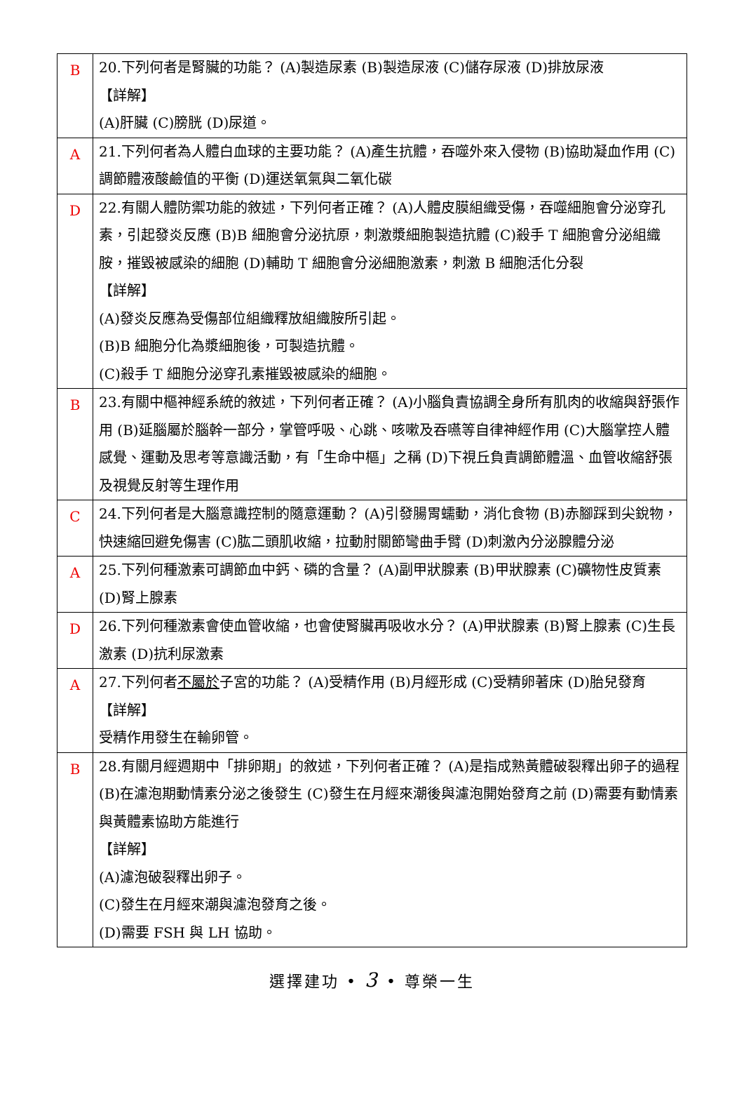| B | 20.下列何者是腎臟的功能？ (A)製造尿素 (B)製造尿液 (C)儲存尿液 (D)排放尿液 【詳解】 (A)肝臟 (C)膀胱 (D)尿道。 |
| A | 21.下列何者為人體白血球的主要功能？ (A)產生抗體，吞噬外來入侵物 (B)協助凝血作用 (C)調節體液酸鹼值的平衡 (D)運送氧氣與二氧化碳 |
| D | 22.有關人體防禦功能的敘述，下列何者正確？ (A)人體皮膜組織受傷，吞噬細胞會分泌穿孔素，引起發炎反應 (B)B 細胞會分泌抗原，刺激漿細胞製造抗體 (C)殺手 T 細胞會分泌組織胺，摧毀被感染的細胞 (D)輔助 T 細胞會分泌細胞激素，刺激 B 細胞活化分裂 【詳解】 (A)發炎反應為受傷部位組織釋放組織胺所引起。 (B)B 細胞分化為漿細胞後，可製造抗體。 (C)殺手 T 細胞分泌穿孔素摧毀被感染的細胞。 |
| B | 23.有關中樞神經系統的敘述，下列何者正確？ (A)小腦負責協調全身所有肌肉的收縮與舒張作用 (B)延腦屬於腦幹一部分，掌管呼吸、心跳、咳嗽及吞嚥等自律神經作用 (C)大腦掌控人體感覺、運動及思考等意識活動，有「生命中樞」之稱 (D)下視丘負責調節體溫、血管收縮舒張及視覺反射等生理作用 |
| C | 24.下列何者是大腦意識控制的隨意運動？ (A)引發腸胃蠕動，消化食物 (B)赤腳踩到尖銳物，快速縮回避免傷害 (C)肱二頭肌收縮，拉動肘關節彎曲手臂 (D)刺激內分泌腺體分泌 |
| A | 25.下列何種激素可調節血中鈣、磷的含量？ (A)副甲狀腺素 (B)甲狀腺素 (C)礦物性皮質素(D)腎上腺素 |
| D | 26.下列何種激素會使血管收縮，也會使腎臟再吸收水分？ (A)甲狀腺素 (B)腎上腺素 (C)生長激素 (D)抗利尿激素 |
| A | 27.下列何者 不屬於 子宮的功能？ (A)受精作用 (B)月經形成 (C)受精卵著床 (D)胎兒發育 【詳解】 受精作用發生在輸卵管。 |
| B | 28.有關月經週期中「排卵期」的敘述，下列何者正確？ (A)是指成熟黃體破裂釋出卵子的過程 (B)在濾泡期動情素分泌之後發生 (C)發生在月經來潮後與濾泡開始發育之前 (D)需要有動情素與黃體素協助方能進行 【詳解】 (A)濾泡破裂釋出卵子。 (C)發生在月經來潮與濾泡發育之後。 (D)需要 FSH 與 LH 協助。 |
選擇建功 • 3 • 尊榮一生